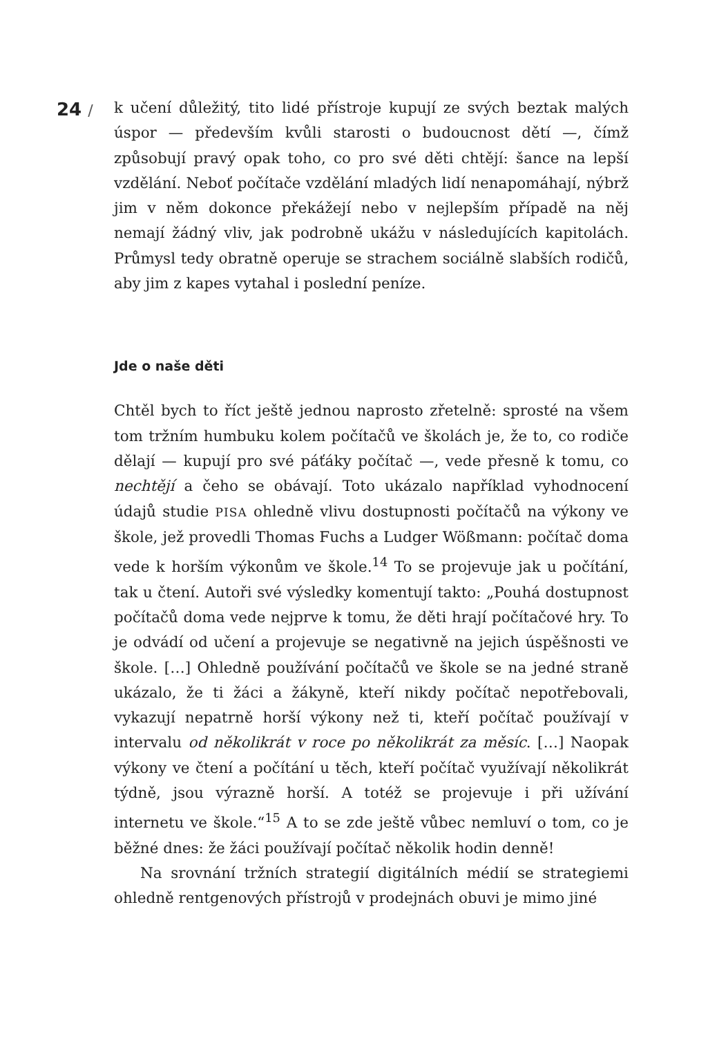24 /
k učení důležitý, tito lidé přístroje kupují ze svých beztak malých úspor — především kvůli starosti o budoucnost dětí —, čímž způsobují pravý opak toho, co pro své děti chtějí: šance na lepší vzdělání. Neboť počítače vzdělání mladých lidí nenapomáhají, nýbrž jim v něm dokonce překážejí nebo v nejlepším případě na něj nemají žádný vliv, jak podrobně ukážu v následujících kapitolách. Průmysl tedy obratně operuje se strachem sociálně slabších rodičů, aby jim z kapes vytahal i poslední peníze.
Jde o naše děti
Chtěl bych to říct ještě jednou naprosto zřetelně: sprosté na všem tom tržním humbuku kolem počítačů ve školách je, že to, co rodiče dělají — kupují pro své páťáky počítač —, vede přesně k tomu, co nechtějí a čeho se obávají. Toto ukázalo například vyhodnocení údajů studie PISA ohledně vlivu dostupnosti počítačů na výkony ve škole, jež provedli Thomas Fuchs a Ludger Wößmann: počítač doma vede k horším výkonům ve škole.<sup>14</sup> To se projevuje jak u počítání, tak u čtení. Autoři své výsledky komentují takto: „Pouhá dostupnost počítačů doma vede nejprve k tomu, že děti hrají počítačové hry. To je odvádí od učení a projevuje se negativně na jejich úspěšnosti ve škole. […] Ohledně používání počítačů ve škole se na jedné straně ukázalo, že ti žáci a žákyně, kteří nikdy počítač nepotřebovali, vykazují nepatrně horší výkony než ti, kteří počítač používají v intervalu od několikrát v roce po několikrát za měsíc. […] Naopak výkony ve čtení a počítání u těch, kteří počítač využívají několikrát týdně, jsou výrazně horší. A totéž se projevuje i při užívání internetu ve škole.“<sup>15</sup> A to se zde ještě vůbec nemluví o tom, co je běžné dnes: že žáci používají počítač několik hodin denně!
Na srovnání tržních strategií digitálních médií se strategiemi ohledně rentgenových přístrojů v prodejnách obuvi je mimo jiné